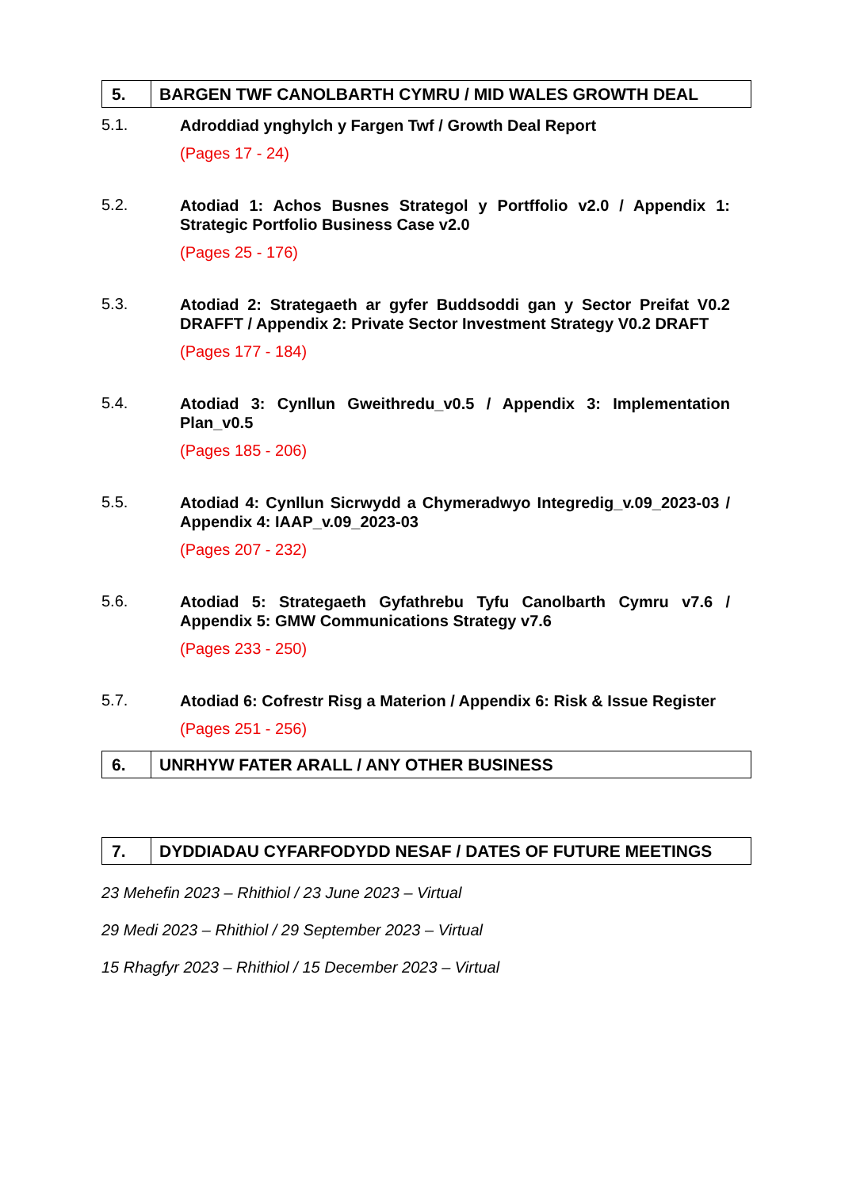5.
BARGEN TWF CANOLBARTH CYMRU / MID WALES GROWTH DEAL
5.1.
Adroddiad ynghylch y Fargen Twf / Growth Deal Report
(Pages 17 - 24)
5.2.
Atodiad 1: Achos Busnes Strategol y Portffolio v2.0 / Appendix 1: Strategic Portfolio Business Case v2.0
(Pages 25 - 176)
5.3.
Atodiad 2: Strategaeth ar gyfer Buddsoddi gan y Sector Preifat V0.2 DRAFFT / Appendix 2: Private Sector Investment Strategy V0.2 DRAFT
(Pages 177 - 184)
5.4.
Atodiad 3: Cynllun Gweithredu_v0.5 / Appendix 3: Implementation Plan_v0.5
(Pages 185 - 206)
5.5.
Atodiad 4: Cynllun Sicrwydd a Chymeradwyo Integredig_v.09_2023-03 / Appendix 4: IAAP_v.09_2023-03
(Pages 207 - 232)
5.6.
Atodiad 5: Strategaeth Gyfathrebu Tyfu Canolbarth Cymru v7.6 / Appendix 5: GMW Communications Strategy v7.6
(Pages 233 - 250)
5.7.
Atodiad 6: Cofrestr Risg a Materion / Appendix 6: Risk & Issue Register
(Pages 251 - 256)
6.
UNRHYW FATER ARALL / ANY OTHER BUSINESS
7.
DYDDIADAU CYFARFODYDD NESAF / DATES OF FUTURE MEETINGS
23 Mehefin 2023 – Rhithiol / 23 June 2023 – Virtual
29 Medi 2023 – Rhithiol / 29 September 2023 – Virtual
15 Rhagfyr 2023 – Rhithiol / 15 December 2023 – Virtual